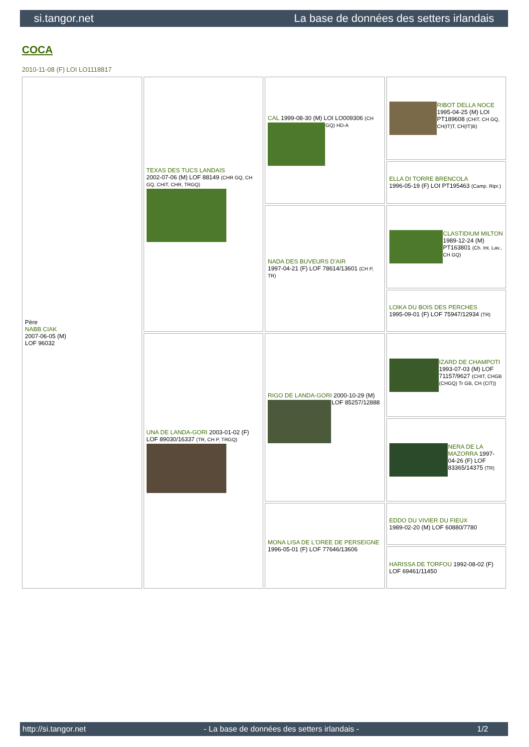si.tangor.net La base de données des setters irlandais
COCA
2010-11-08 (F) LOI LO1118817
| Père NABB CIAK 2007-06-05 (M) LOF 96032 | TEXAS DES TUCS LANDAIS 2002-07-06 (M) LOF 88149 (CHR GQ, CH GQ, CHIT, CHR, TRGQ) | CAL 1999-08-30 (M) LOI LO009306 (CH GQ) HD-A | RIBOT DELLA NOCE 1995-04-25 (M) LOI PT189608 (CHIT, CH GQ, CH(IT)T, CH(IT)B) |
| | | | ELLA DI TORRE BRENCOLA 1996-05-19 (F) LOI PT195463 (Camp. Ripr.) |
| | | NADA DES BUVEURS D'AIR 1997-04-21 (F) LOF 78614/13601 (CH P, TR) | CLASTIDIUM MILTON 1989-12-24 (M) PT163801 (Ch. Int. Lav., CH GQ) |
| | | | LOIKA DU BOIS DES PERCHES 1995-09-01 (F) LOF 75947/12934 (TR) |
| | UNA DE LANDA-GORI 2003-01-02 (F) LOF 89030/16337 (TR, CH P, TRGQ) | RIGO DE LANDA-GORI 2000-10-29 (M) LOF 85257/12888 | IZARD DE CHAMPOTI 1993-07-03 (M) LOF 71157/9627 (CHIT, CHGB (CHGQ) Tr GB, CH (CIT)) |
| | | | NERA DE LA MAZORRA 1997-04-26 (F) LOF 83365/14375 (TR) |
| | | MONA LISA DE L'OREE DE PERSEIGNE 1996-05-01 (F) LOF 77646/13606 | EDDO DU VIVIER DU FIEUX 1989-02-20 (M) LOF 60880/7780 |
| | | | HARISSA DE TORFOU 1992-08-02 (F) LOF 69461/11450 |
http://si.tangor.net - La base de données des setters irlandais - 1/2